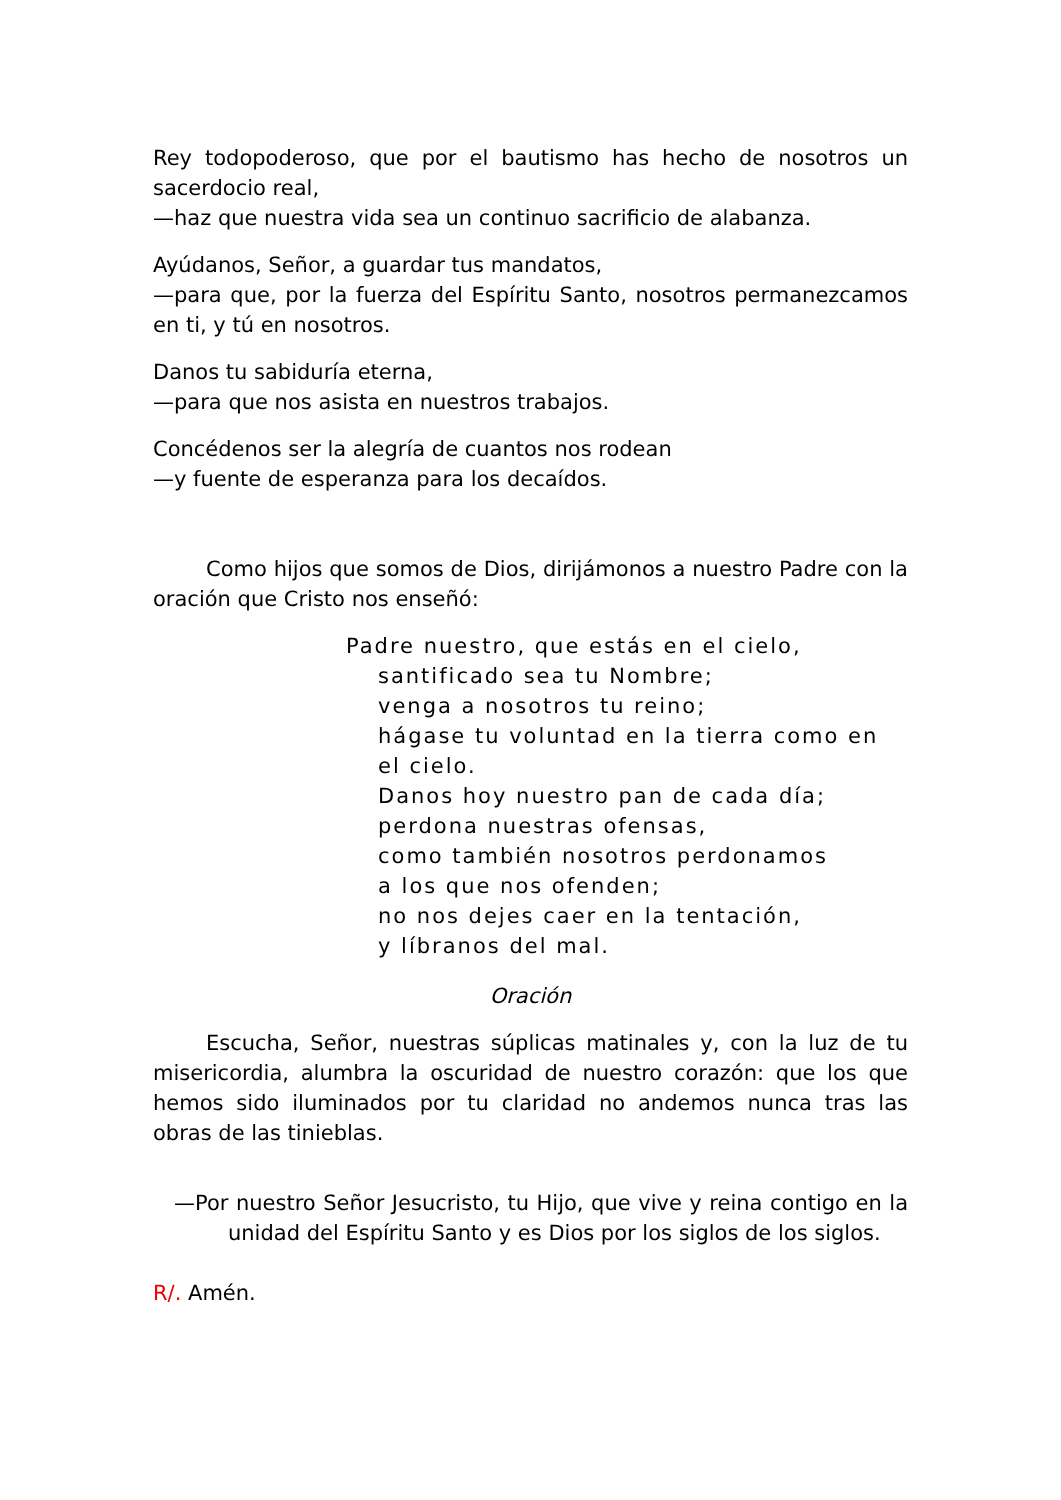Rey todopoderoso, que por el bautismo has hecho de nosotros un sacerdocio real,
—haz que nuestra vida sea un continuo sacrificio de alabanza.
Ayúdanos, Señor, a guardar tus mandatos,
—para que, por la fuerza del Espíritu Santo, nosotros permanezcamos en ti, y tú en nosotros.
Danos tu sabiduría eterna,
—para que nos asista en nuestros trabajos.
Concédenos ser la alegría de cuantos nos rodean
—y fuente de esperanza para los decaídos.
Como hijos que somos de Dios, dirijámonos a nuestro Padre con la oración que Cristo nos enseñó:
Padre nuestro, que estás en el cielo,
santificado sea tu Nombre;
venga a nosotros tu reino;
hágase tu voluntad en la tierra como en el cielo.
Danos hoy nuestro pan de cada día;
perdona nuestras ofensas,
como también nosotros perdonamos
a los que nos ofenden;
no nos dejes caer en la tentación,
y líbranos del mal.
Oración
Escucha, Señor, nuestras súplicas matinales y, con la luz de tu misericordia, alumbra la oscuridad de nuestro corazón: que los que hemos sido iluminados por tu claridad no andemos nunca tras las obras de las tinieblas.
—Por nuestro Señor Jesucristo, tu Hijo, que vive y reina contigo en la unidad del Espíritu Santo y es Dios por los siglos de los siglos.
R/. Amén.